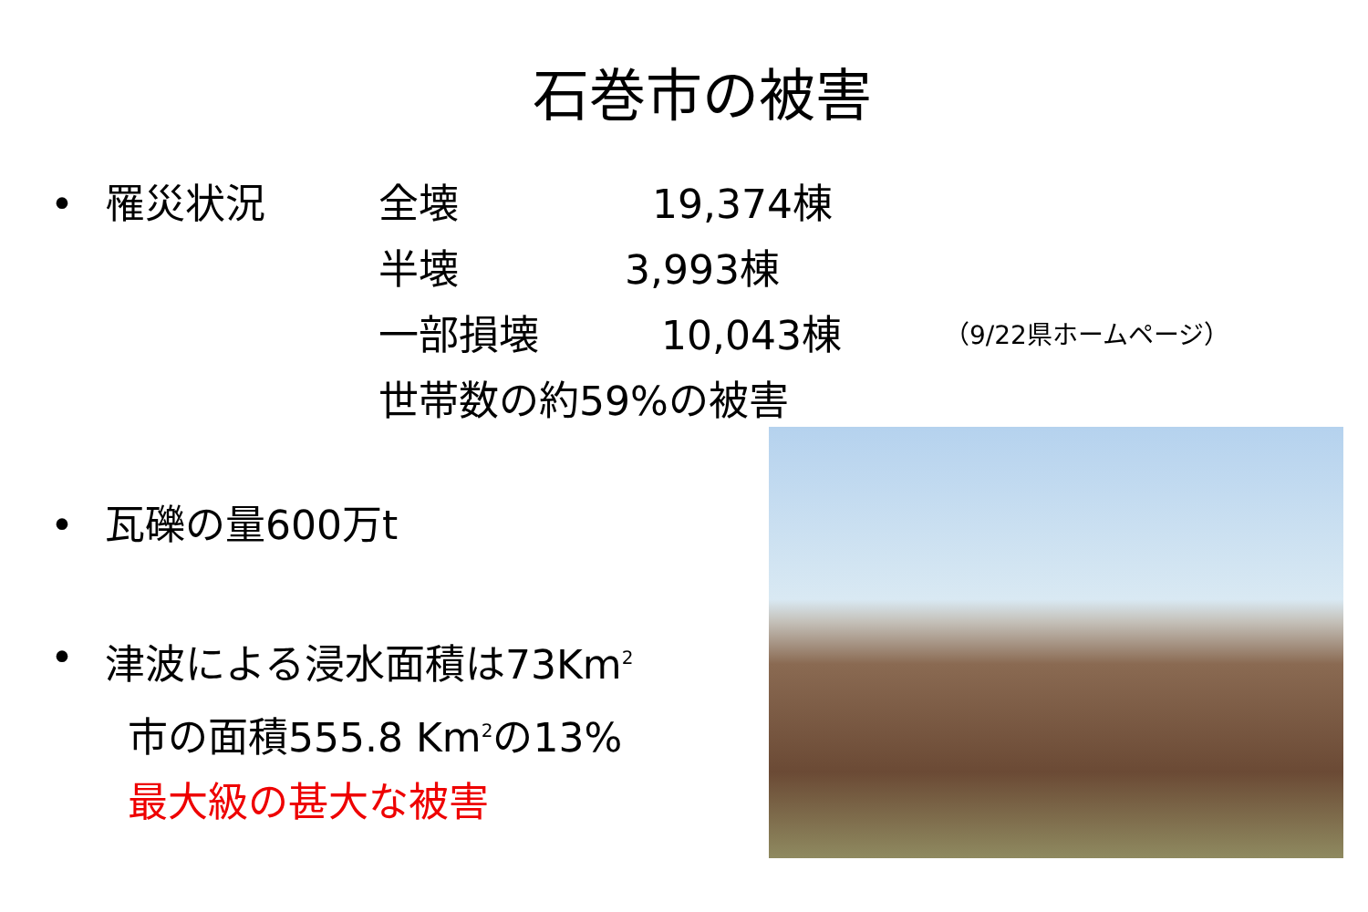石巻市の被害
• 罹災状況 全壊 19,374棟
半壊 3,993棟
一部損壊 10,043棟 （9/22県ホームページ）
世帯数の約59%の被害
• 瓦礫の量600万t
• 津波による浸水面積は73Km<sup>2</sup>
市の面積555.8 Km<sup>2</sup>の13%
最大級の甚大な被害